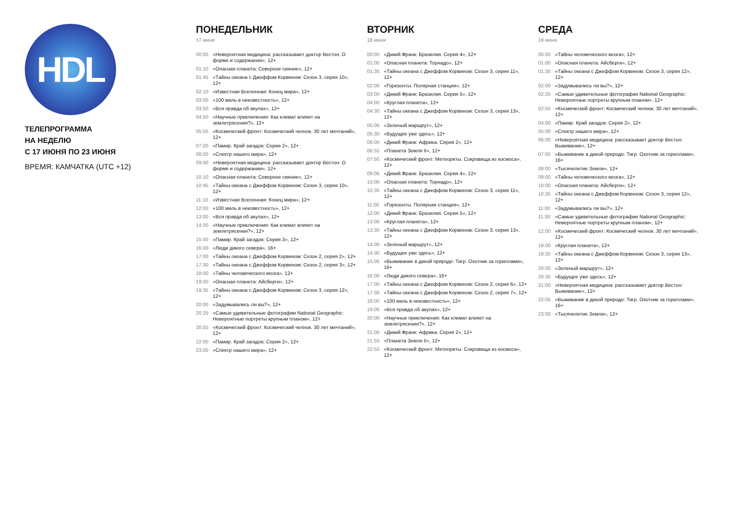HDL
ТЕЛЕПРОГРАММА
НА НЕДЕЛЮ
С 17 ИЮНЯ ПО 23 ИЮНЯ
ВРЕМЯ: КАМЧАТКА (UTC +12)
ПОНЕДЕЛЬНИК
17 июня
00:00 «Невероятная медицина: рассказывает доктор Вестон: О форме и содержании», 12+
01:10 «Опасная планета: Северное сияние», 12+
01:45 «Тайны океана с Джеффом Корвином: Сезон 3, серия 10», 12+
02:10 «Известная Вселенная: Конец мира», 12+
03:00 «100 миль в неизвестность», 12+
03:50 «Вся правда об акулах», 12+
04:50 «Научные приключения: Как климат влияет на землетрясения?», 12+
05:55 «Космический фронт: Космический челнок. 30 лет мечтаний», 12+
07:00 «Памир. Край загадок: Серия 2», 12+
08:00 «Спектр нашего мира», 12+
09:00 «Невероятная медицина: рассказывает доктор Вестон: О форме и содержании», 12+
10:10 «Опасная планета: Северное сияние», 12+
10:45 «Тайны океана с Джеффом Корвином: Сезон 3, серия 10», 12+
11:10 «Известная Вселенная: Конец мира», 12+
12:00 «100 миль в неизвестность», 12+
13:00 «Вся правда об акулах», 12+
14:00 «Научные приключения: Как климат влияет на землетрясения?», 12+
15:00 «Памир. Край загадок: Серия 3», 12+
16:00 «Люди дикого севера», 16+
17:00 «Тайны океана с Джеффом Корвином: Сезон 2, серия 2», 12+
17:30 «Тайны океана с Джеффом Корвином: Сезон 2, серия 3», 12+
18:00 «Тайны человеческого мозга», 12+
19:00 «Опасная планета: Айсберги», 12+
19:35 «Тайны океана с Джеффом Корвином: Сезон 3, серия 12», 12+
20:00 «Задумывались ли вы?», 12+
20:25 «Самые удивительные фотографии National Geographic: Невероятные портреты крупным планом», 12+
20:55 «Космический фронт: Космический челнок. 30 лет мечтаний», 12+
22:00 «Памир. Край загадок: Серия 2», 12+
23:00 «Спектр нашего мира», 12+
ВТОРНИК
18 июня
00:00 «Дикий Франк: Бразилия. Серия 4», 12+
01:00 «Опасная планета: Торнадо», 12+
01:35 «Тайны океана с Джеффом Корвином: Сезон 3, серия 11», 12+
02:00 «Горизонты. Полярная станция», 12+
03:00 «Дикий Франк: Бразилия. Серия 5», 12+
04:00 «Круглая планета», 12+
04:30 «Тайны океана с Джеффом Корвином: Сезон 3, серия 13», 12+
05:00 «Зеленый маршрут», 12+
05:30 «Будущее уже здесь», 12+
06:00 «Дикий Франк: Африка. Серия 2», 12+
06:55 «Планета Земля II», 12+
07:50 «Космический фронт: Метеориты. Сокровища из космоса», 12+
09:00 «Дикий Франк: Бразилия. Серия 4», 12+
10:00 «Опасная планета: Торнадо», 12+
10:35 «Тайны океана с Джеффом Корвином: Сезон 3, серия 11», 12+
11:00 «Горизонты. Полярная станция», 12+
12:00 «Дикий Франк: Бразилия. Серия 5», 12+
13:00 «Круглая планета», 12+
13:30 «Тайны океана с Джеффом Корвином: Сезон 3, серия 13», 12+
14:00 «Зеленый маршрут», 12+
14:30 «Будущее уже здесь», 12+
15:00 «Выживание в дикой природе: Тигр. Охотник за гориллами», 16+
16:00 «Люди дикого севера», 16+
17:00 «Тайны океана с Джеффом Корвином: Сезон 2, серия 6», 12+
17:30 «Тайны океана с Джеффом Корвином: Сезон 2, серия 7», 12+
18:00 «100 миль в неизвестность», 12+
19:00 «Вся правда об акулах», 12+
20:00 «Научные приключения: Как климат влияет на землетрясения?», 12+
21:00 «Дикий Франк: Африка. Серия 2», 12+
21:55 «Планета Земля II», 12+
22:50 «Космический фронт: Метеориты. Сокровища из космоса», 12+
СРЕДА
19 июня
00:00 «Тайны человеческого мозга», 12+
01:00 «Опасная планета: Айсберги», 12+
01:30 «Тайны океана с Джеффом Корвином: Сезон 3, серия 12», 12+
02:00 «Задумывались ли вы?», 12+
02:25 «Самые удивительные фотографии National Geographic: Невероятные портреты крупным планом», 12+
02:55 «Космический фронт: Космический челнок. 30 лет мечтаний», 12+
04:00 «Памир. Край загадок: Серия 2», 12+
05:00 «Спектр нашего мира», 12+
06:00 «Невероятная медицина: рассказывает доктор Вестон: Выживание», 12+
07:05 «Выживание в дикой природе: Тигр. Охотник за гориллами», 16+
08:00 «Тысячелетие Земли», 12+
09:00 «Тайны человеческого мозга», 12+
10:00 «Опасная планета: Айсберги», 12+
10:35 «Тайны океана с Джеффом Корвином: Сезон 3, серия 12», 12+
11:00 «Задумывались ли вы?», 12+
11:30 «Самые удивительные фотографии National Geographic: Невероятные портреты крупным планом», 12+
12:00 «Космический фронт: Космический челнок. 30 лет мечтаний», 12+
19:00 «Круглая планета», 12+
19:30 «Тайны океана с Джеффом Корвином: Сезон 3, серия 13», 12+
20:00 «Зеленый маршрут», 12+
20:30 «Будущее уже здесь», 12+
21:00 «Невероятная медицина: рассказывает доктор Вестон: Выживание», 12+
22:05 «Выживание в дикой природе: Тигр. Охотник за гориллами», 16+
23:00 «Тысячелетие Земли», 12+